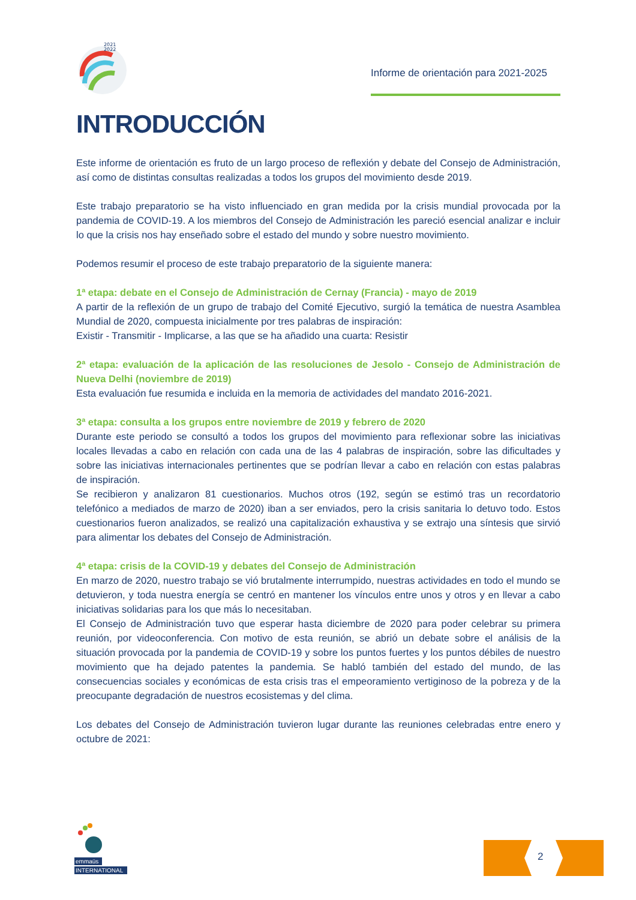2021
2022
Informe de orientación para 2021-2025
INTRODUCCIÓN
Este informe de orientación es fruto de un largo proceso de reflexión y debate del Consejo de Administración, así como de distintas consultas realizadas a todos los grupos del movimiento desde 2019.
Este trabajo preparatorio se ha visto influenciado en gran medida por la crisis mundial provocada por la pandemia de COVID-19. A los miembros del Consejo de Administración les pareció esencial analizar e incluir lo que la crisis nos hay enseñado sobre el estado del mundo y sobre nuestro movimiento.
Podemos resumir el proceso de este trabajo preparatorio de la siguiente manera:
1ª etapa: debate en el Consejo de Administración de Cernay (Francia) - mayo de 2019
A partir de la reflexión de un grupo de trabajo del Comité Ejecutivo, surgió la temática de nuestra Asamblea Mundial de 2020, compuesta inicialmente por tres palabras de inspiración:
Existir - Transmitir - Implicarse, a las que se ha añadido una cuarta: Resistir
2ª etapa: evaluación de la aplicación de las resoluciones de Jesolo - Consejo de Administración de Nueva Delhi (noviembre de 2019)
Esta evaluación fue resumida e incluida en la memoria de actividades del mandato 2016-2021.
3ª etapa: consulta a los grupos entre noviembre de 2019 y febrero de 2020
Durante este periodo se consultó a todos los grupos del movimiento para reflexionar sobre las iniciativas locales llevadas a cabo en relación con cada una de las 4 palabras de inspiración, sobre las dificultades y sobre las iniciativas internacionales pertinentes que se podrían llevar a cabo en relación con estas palabras de inspiración.
Se recibieron y analizaron 81 cuestionarios. Muchos otros (192, según se estimó tras un recordatorio telefónico a mediados de marzo de 2020) iban a ser enviados, pero la crisis sanitaria lo detuvo todo. Estos cuestionarios fueron analizados, se realizó una capitalización exhaustiva y se extrajo una síntesis que sirvió para alimentar los debates del Consejo de Administración.
4ª etapa: crisis de la COVID-19 y debates del Consejo de Administración
En marzo de 2020, nuestro trabajo se vió brutalmente interrumpido, nuestras actividades en todo el mundo se detuvieron, y toda nuestra energía se centró en mantener los vínculos entre unos y otros y en llevar a cabo iniciativas solidarias para los que más lo necesitaban.
El Consejo de Administración tuvo que esperar hasta diciembre de 2020 para poder celebrar su primera reunión, por videoconferencia. Con motivo de esta reunión, se abrió un debate sobre el análisis de la situación provocada por la pandemia de COVID-19 y sobre los puntos fuertes y los puntos débiles de nuestro movimiento que ha dejado patentes la pandemia. Se habló también del estado del mundo, de las consecuencias sociales y económicas de esta crisis tras el empeoramiento vertiginoso de la pobreza y de la preocupante degradación de nuestros ecosistemas y del clima.
Los debates del Consejo de Administración tuvieron lugar durante las reuniones celebradas entre enero y octubre de 2021:
emmaüs
INTERNATIONAL
2